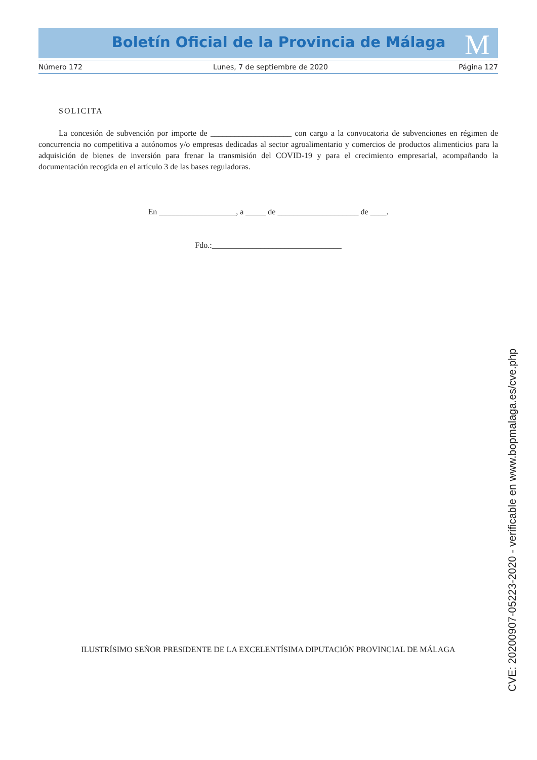M
Boletín Oficial de la Provincia de Málaga
Número 172 Lunes, 7 de septiembre de 2020 Página 127
SOLICITA
La concesión de subvención por importe de ____________________ con cargo a la convocatoria de subvenciones en régimen de concurrencia no competitiva a autónomos y/o empresas dedicadas al sector agroalimentario y comercios de productos alimenticios para la adquisición de bienes de inversión para frenar la transmisión del COVID-19 y para el crecimiento empresarial, acompañando la documentación recogida en el artículo 3 de las bases reguladoras.
En ___________________, a _____ de ____________________ de ____.
Fdo.:________________________________
ILUSTRÍSIMO SEÑOR PRESIDENTE DE LA EXCELENTÍSIMA DIPUTACIÓN PROVINCIAL DE MÁLAGA
CVE: 20200907-05223-2020 - verificable en www.bopmalaga.es/cve.php